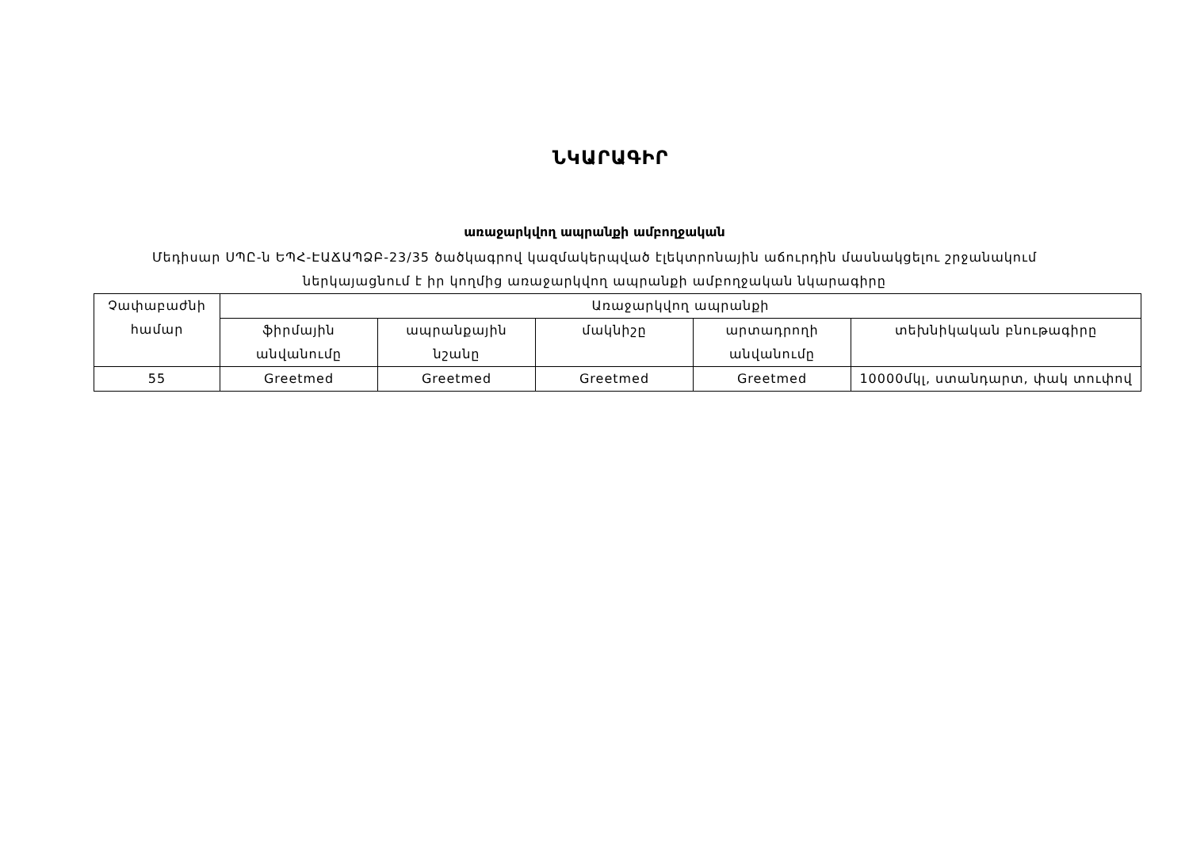ՆԿԱՐԱԳԻՐ
առաջարկվող ապրանքի ամբողջական
Մեդիսար ՍՊԸ-ն ԵՊՀ-ԷԱՃԱՊՁԲ-23/35 ծածկագրով կազմակերպված էլեկտրոնային աճուրդին մասնակցելու շրջանակում
ներկայացնում է իր կողմից առաջարկվող ապրանքի ամբողջական նկարագիրը
| Չափաբաժնի համար | Առաջարկվող ապրանքի | | | | |
| --- | --- | --- | --- | --- | --- |
| | ֆիրմային անվանումը | ապրանքային նշանը | մակնիշը | արտադրողի անվանումը | տեխնիկական բնութագիրը |
| 55 | Greetmed | Greetmed | Greetmed | Greetmed | 10000մկլ, ստանդարտ, փակ տուփով |